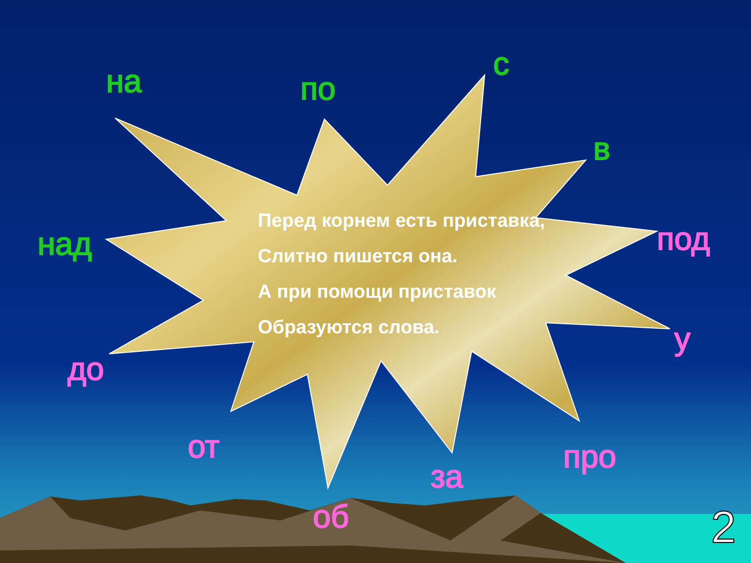на по
с
в
над под
у
до
от про
за
об
Перед корнем есть приставка,
Слитно пишется она.
А при помощи приставок
Образуются слова.
2